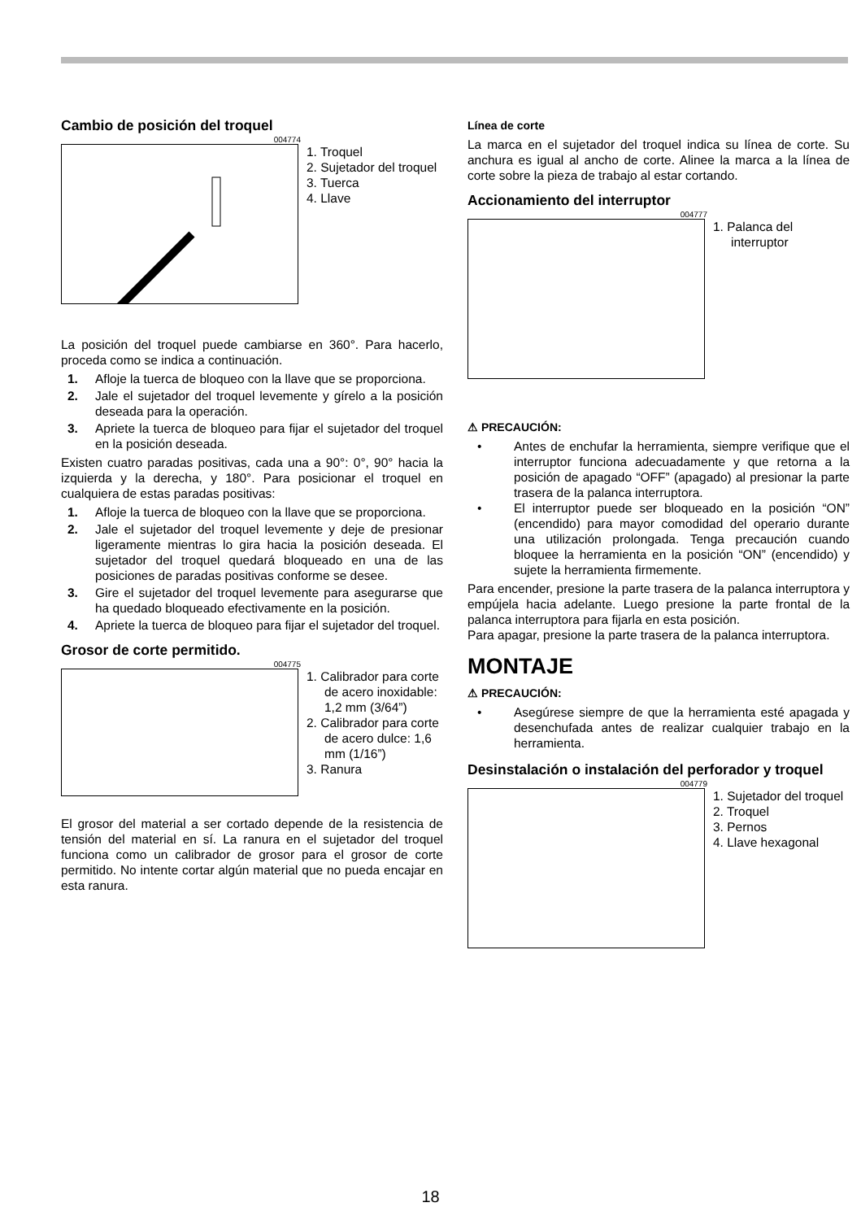Cambio de posición del troquel
004774
1. Troquel
2. Sujetador del troquel
3. Tuerca
4. Llave
La posición del troquel puede cambiarse en 360°. Para hacerlo, proceda como se indica a continuación.
1. Afloje la tuerca de bloqueo con la llave que se proporciona.
2. Jale el sujetador del troquel levemente y gírelo a la posición deseada para la operación.
3. Apriete la tuerca de bloqueo para fijar el sujetador del troquel en la posición deseada.
Existen cuatro paradas positivas, cada una a 90°: 0°, 90° hacia la izquierda y la derecha, y 180°. Para posicionar el troquel en cualquiera de estas paradas positivas:
1. Afloje la tuerca de bloqueo con la llave que se proporciona.
2. Jale el sujetador del troquel levemente y deje de presionar ligeramente mientras lo gira hacia la posición deseada. El sujetador del troquel quedará bloqueado en una de las posiciones de paradas positivas conforme se desee.
3. Gire el sujetador del troquel levemente para asegurarse que ha quedado bloqueado efectivamente en la posición.
4. Apriete la tuerca de bloqueo para fijar el sujetador del troquel.
Grosor de corte permitido.
004775
1. Calibrador para corte de acero inoxidable: 1,2 mm (3/64”)
2. Calibrador para corte de acero dulce: 1,6 mm (1/16”)
3. Ranura
El grosor del material a ser cortado depende de la resistencia de tensión del material en sí. La ranura en el sujetador del troquel funciona como un calibrador de grosor para el grosor de corte permitido. No intente cortar algún material que no pueda encajar en esta ranura.
Línea de corte
La marca en el sujetador del troquel indica su línea de corte. Su anchura es igual al ancho de corte. Alinee la marca a la línea de corte sobre la pieza de trabajo al estar cortando.
Accionamiento del interruptor
004777
1. Palanca del interruptor
⚠ PRECAUCIÓN:
• Antes de enchufar la herramienta, siempre verifique que el interruptor funciona adecuadamente y que retorna a la posición de apagado “OFF” (apagado) al presionar la parte trasera de la palanca interruptora.
• El interruptor puede ser bloqueado en la posición “ON” (encendido) para mayor comodidad del operario durante una utilización prolongada. Tenga precaución cuando bloquee la herramienta en la posición “ON” (encendido) y sujete la herramienta firmemente.
Para encender, presione la parte trasera de la palanca interruptora y empújela hacia adelante. Luego presione la parte frontal de la palanca interruptora para fijarla en esta posición.
Para apagar, presione la parte trasera de la palanca interruptora.
MONTAJE
⚠ PRECAUCIÓN:
• Asegúrese siempre de que la herramienta esté apagada y desenchufada antes de realizar cualquier trabajo en la herramienta.
Desinstalación o instalación del perforador y troquel
004779
1. Sujetador del troquel
2. Troquel
3. Pernos
4. Llave hexagonal
18